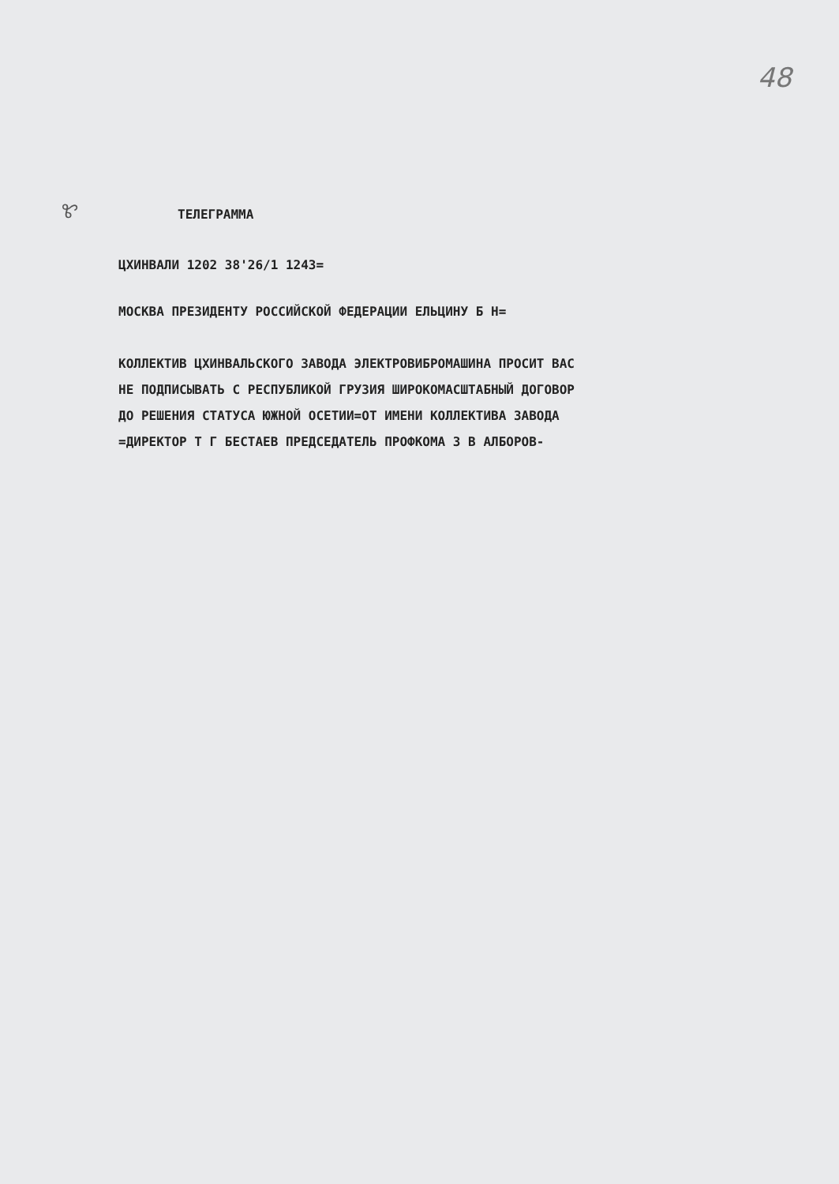48
Ꮡ
ТЕЛЕГРАММА
ЦХИНВАЛИ 1202 38'26/1 1243=
МОСКВА ПРЕЗИДЕНТУ РОССИЙСКОЙ ФЕДЕРАЦИИ ЕЛЬЦИНУ Б Н=
КОЛЛЕКТИВ ЦХИНВАЛЬСКОГО ЗАВОДА ЭЛЕКТРОВИБРОМАШИНА ПРОСИТ ВАС
НЕ ПОДПИСЫВАТЬ С РЕСПУБЛИКОЙ ГРУЗИЯ ШИРОКОМАСШТАБНЫЙ ДОГОВОР
ДО РЕШЕНИЯ СТАТУСА ЮЖНОЙ ОСЕТИИ=ОТ ИМЕНИ КОЛЛЕКТИВА ЗАВОДА
=ДИРЕКТОР Т Г БЕСТАЕВ ПРЕДСЕДАТЕЛЬ ПРОФКОМА З В АЛБОРОВ-